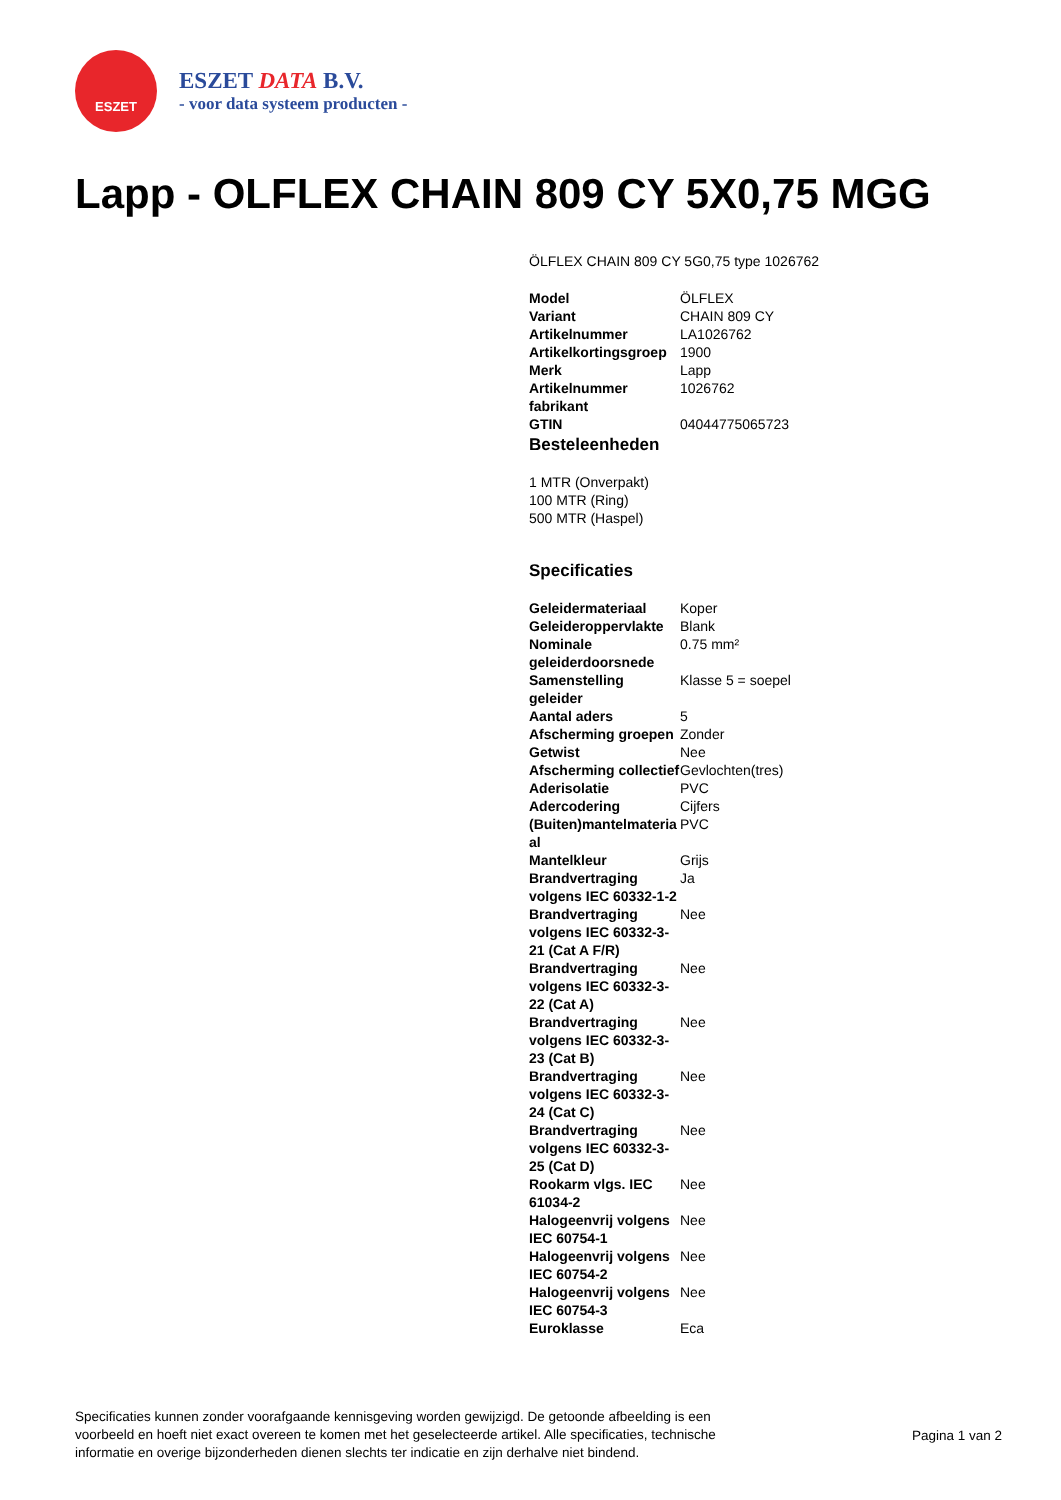ESZET
ESZET DATA B.V.
- voor data systeem producten -
Lapp - OLFLEX CHAIN 809 CY 5X0,75 MGG
ÖLFLEX CHAIN 809 CY 5G0,75 type 1026762
| Model | ÖLFLEX |
| Variant | CHAIN 809 CY |
| Artikelnummer | LA1026762 |
| Artikelkortingsgroep | 1900 |
| Merk | Lapp |
| Artikelnummer fabrikant | 1026762 |
| GTIN | 04044775065723 |
Besteleenheden
1 MTR (Onverpakt)
100 MTR (Ring)
500 MTR (Haspel)
Specificaties
| Geleidermateriaal | Koper |
| Geleideroppervlakte | Blank |
| Nominale geleiderdoorsnede | 0.75 mm² |
| Samenstelling geleider | Klasse 5 = soepel |
| Aantal aders | 5 |
| Afscherming groepen | Zonder |
| Getwist | Nee |
| Afscherming collectief | Gevlochten(tres) |
| Aderisolatie | PVC |
| Adercodering | Cijfers |
| (Buiten)mantelmateria al | PVC |
| Mantelkleur | Grijs |
| Brandvertraging volgens IEC 60332-1-2 | Ja |
| Brandvertraging volgens IEC 60332-3-21 (Cat A F/R) | Nee |
| Brandvertraging volgens IEC 60332-3-22 (Cat A) | Nee |
| Brandvertraging volgens IEC 60332-3-23 (Cat B) | Nee |
| Brandvertraging volgens IEC 60332-3-24 (Cat C) | Nee |
| Brandvertraging volgens IEC 60332-3-25 (Cat D) | Nee |
| Rookarm vlgs. IEC 61034-2 | Nee |
| Halogeenvrij volgens IEC 60754-1 | Nee |
| Halogeenvrij volgens IEC 60754-2 | Nee |
| Halogeenvrij volgens IEC 60754-3 | Nee |
| Euroklasse | Eca |
Specificaties kunnen zonder voorafgaande kennisgeving worden gewijzigd. De getoonde afbeelding is een voorbeeld en hoeft niet exact overeen te komen met het geselecteerde artikel. Alle specificaties, technische informatie en overige bijzonderheden dienen slechts ter indicatie en zijn derhalve niet bindend.
Pagina 1 van 2